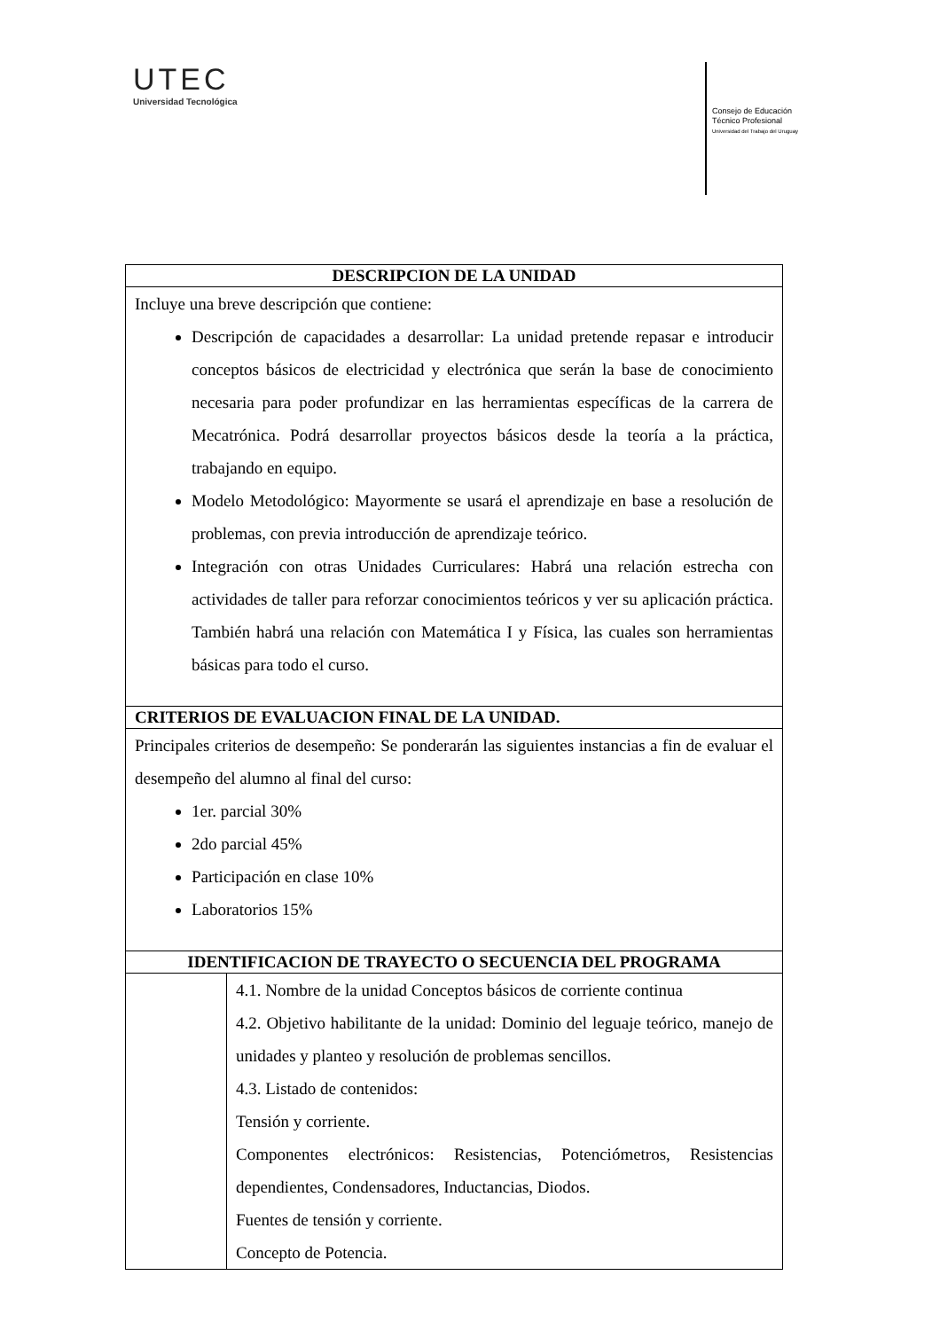UTEC
Universidad Tecnológica
Consejo de Educación
Técnico Profesional
Universidad del Trabajo del Uruguay
| DESCRIPCION DE LA UNIDAD | |
| --- | --- |
| Incluye una breve descripción que contiene: Descripción de capacidades a desarrollar: La unidad pretende repasar e introducir conceptos básicos de electricidad y electrónica que serán la base de conocimiento necesaria para poder profundizar en las herramientas específicas de la carrera de Mecatrónica. Podrá desarrollar proyectos básicos desde la teoría a la práctica, trabajando en equipo. Modelo Metodológico: Mayormente se usará el aprendizaje en base a resolución de problemas, con previa introducción de aprendizaje teórico. Integración con otras Unidades Curriculares: Habrá una relación estrecha con actividades de taller para reforzar conocimientos teóricos y ver su aplicación práctica. También habrá una relación con Matemática I y Física, las cuales son herramientas básicas para todo el curso. | |
| CRITERIOS DE EVALUACION FINAL DE LA UNIDAD. | |
| Principales criterios de desempeño: Se ponderarán las siguientes instancias a fin de evaluar el desempeño del alumno al final del curso: 1er. parcial 30% 2do parcial 45% Participación en clase 10% Laboratorios 15% | |
| IDENTIFICACION DE TRAYECTO O SECUENCIA DEL PROGRAMA | |
| | 4.1. Nombre de la unidad Conceptos básicos de corriente continua 4.2. Objetivo habilitante de la unidad: Dominio del leguaje teórico, manejo de unidades y planteo y resolución de problemas sencillos. 4.3. Listado de contenidos: Tensión y corriente. Componentes electrónicos: Resistencias, Potenciómetros, Resistencias dependientes, Condensadores, Inductancias, Diodos. Fuentes de tensión y corriente. Concepto de Potencia. |